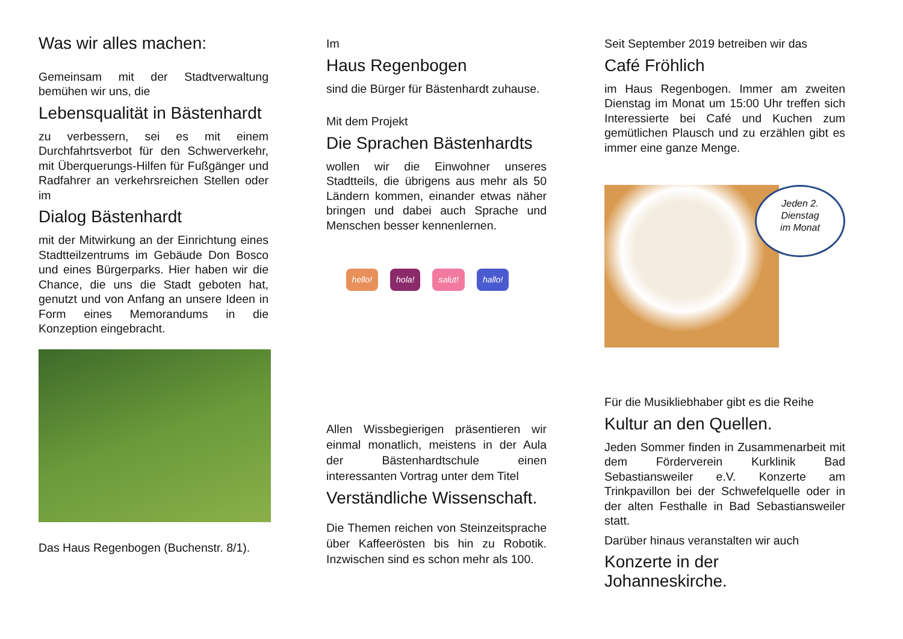Was wir alles machen:
Gemeinsam mit der Stadtverwaltung bemühen wir uns, die
Lebensqualität in Bästenhardt
zu verbessern, sei es mit einem Durchfahrtsverbot für den Schwerverkehr, mit Überquerungs-Hilfen für Fußgänger und Radfahrer an verkehrsreichen Stellen oder im
Dialog Bästenhardt
mit der Mitwirkung an der Einrichtung eines Stadtteilzentrums im Gebäude Don Bosco und eines Bürgerparks. Hier haben wir die Chance, die uns die Stadt geboten hat, genutzt und von Anfang an unsere Ideen in Form eines Memorandums in die Konzeption eingebracht.
Das Haus Regenbogen (Buchenstr. 8/1).
Im
Haus Regenbogen
sind die Bürger für Bästenhardt zuhause.
Mit dem Projekt
Die Sprachen Bästenhardts
wollen wir die Einwohner unseres Stadtteils, die übrigens aus mehr als 50 Ländern kommen, einander etwas näher bringen und dabei auch Sprache und Menschen besser kennenlernen.
hello! hola! salut! hallo!
Allen Wissbegierigen präsentieren wir einmal monatlich, meistens in der Aula der Bästenhardtschule einen interessanten Vortrag unter dem Titel
Verständliche Wissenschaft.
Die Themen reichen von Steinzeitsprache über Kaffeerösten bis hin zu Robotik. Inzwischen sind es schon mehr als 100.
Seit September 2019 betreiben wir das
Café Fröhlich
im Haus Regenbogen. Immer am zweiten Dienstag im Monat um 15:00 Uhr treffen sich Interessierte bei Café und Kuchen zum gemütlichen Plausch und zu erzählen gibt es immer eine ganze Menge.
Jeden 2.
Dienstag
im Monat
Für die Musikliebhaber gibt es die Reihe
Kultur an den Quellen.
Jeden Sommer finden in Zusammenarbeit mit dem Förderverein Kurklinik Bad Sebastiansweiler e.V. Konzerte am Trinkpavillon bei der Schwefelquelle oder in der alten Festhalle in Bad Sebastiansweiler statt.
Darüber hinaus veranstalten wir auch
Konzerte in der Johanneskirche.